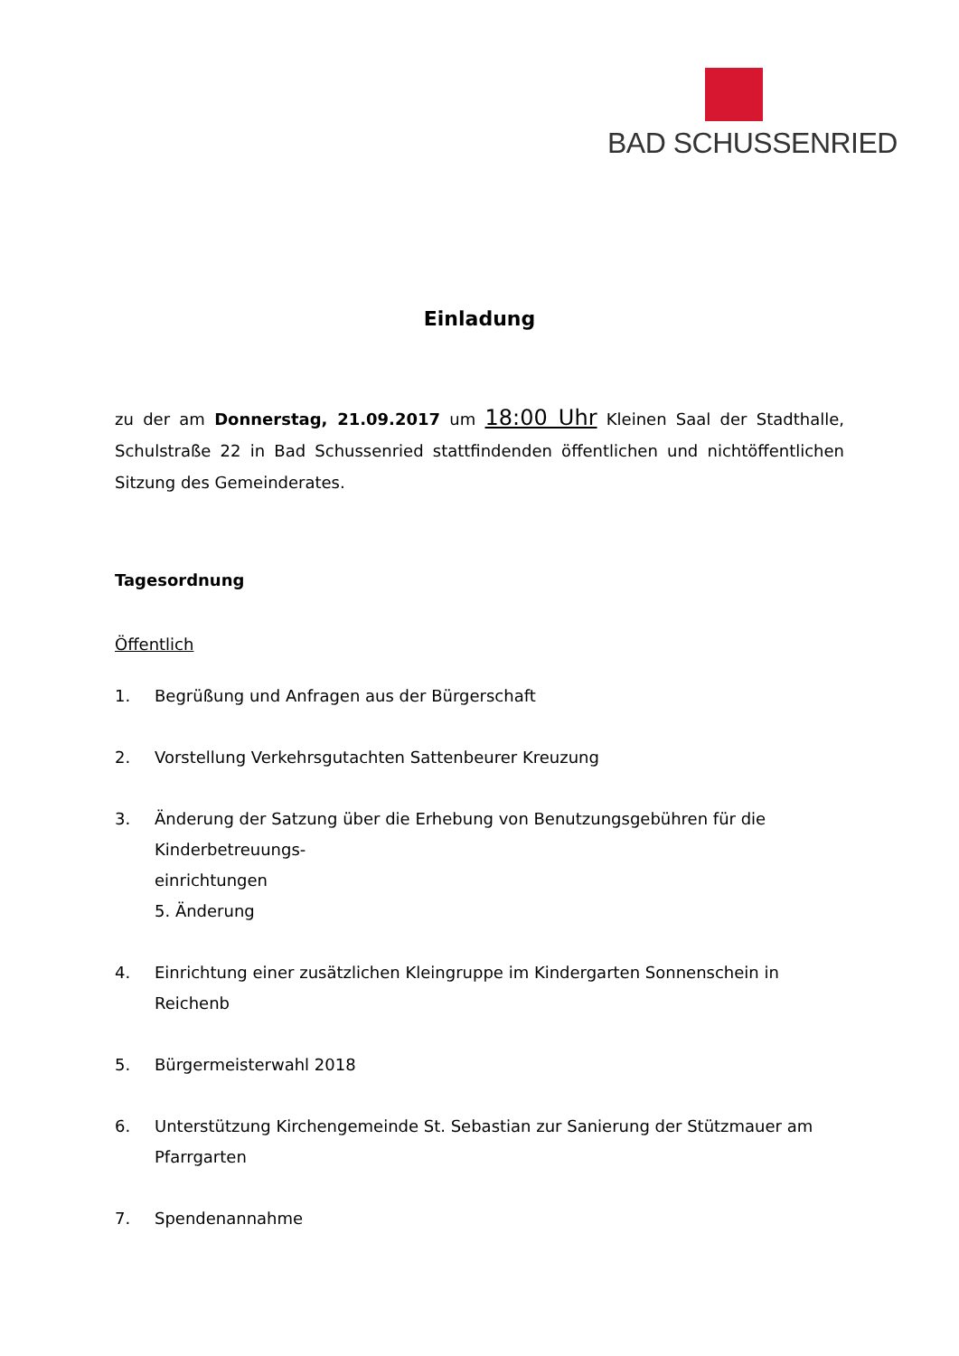BAD SCHUSSENRIED
Einladung
zu der am Donnerstag, 21.09.2017 um 18:00 Uhr Kleinen Saal der Stadthalle, Schulstraße 22 in Bad Schussenried stattfindenden öffentlichen und nichtöffentlichen Sitzung des Gemeinderates.
Tagesordnung
Öffentlich
1. Begrüßung und Anfragen aus der Bürgerschaft
2. Vorstellung Verkehrsgutachten Sattenbeurer Kreuzung
3. Änderung der Satzung über die Erhebung von Benutzungsgebühren für die Kinderbetreuungs-
einrichtungen
5. Änderung
4. Einrichtung einer zusätzlichen Kleingruppe im Kindergarten Sonnenschein in Reichenb
5. Bürgermeisterwahl 2018
6. Unterstützung Kirchengemeinde St. Sebastian zur Sanierung der Stützmauer am Pfarrgarten
7. Spendenannahme